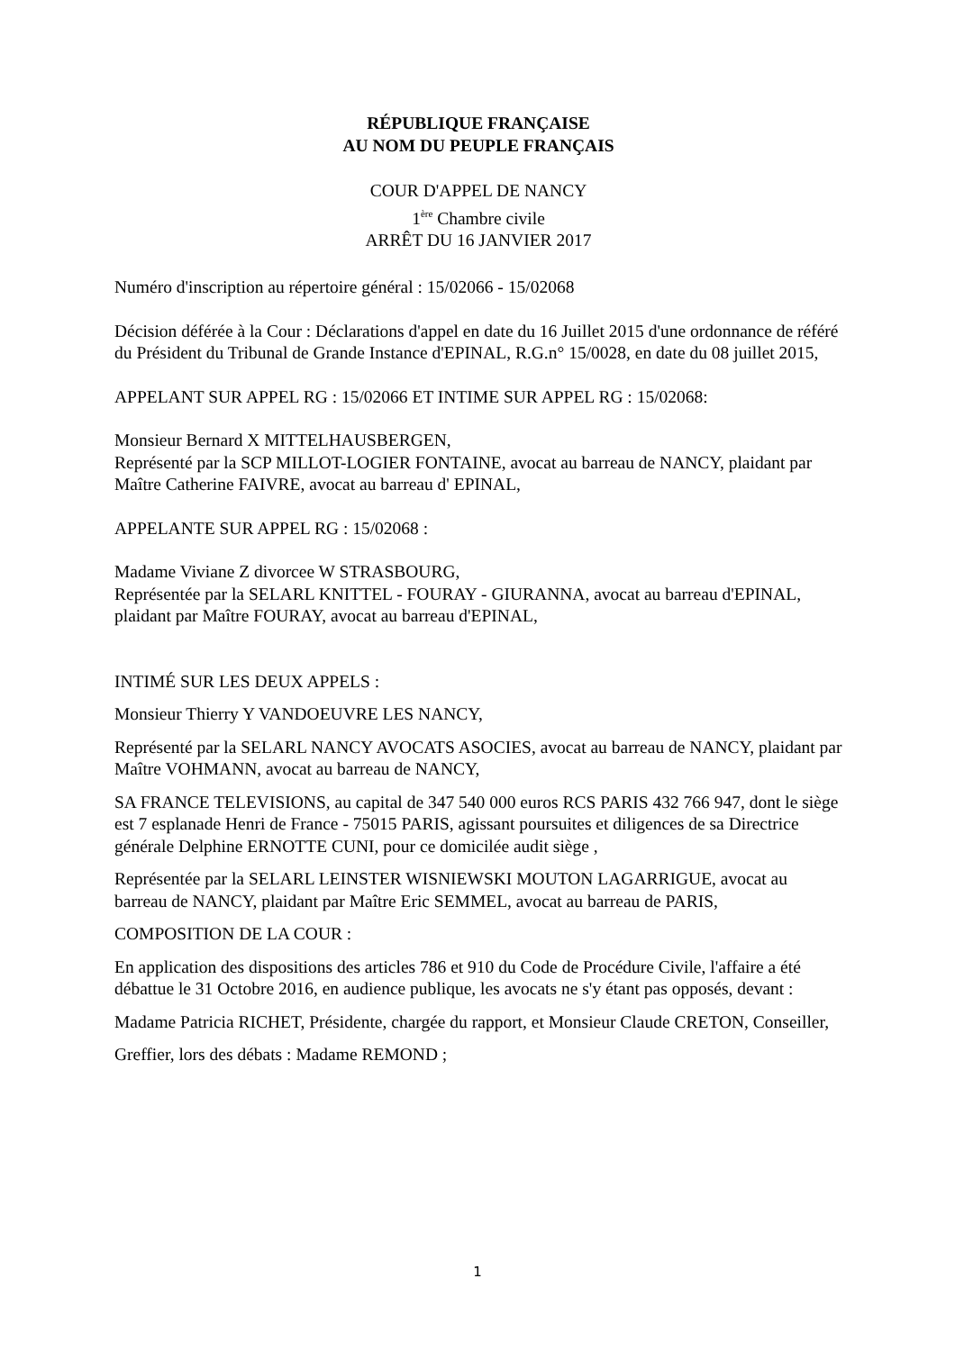RÉPUBLIQUE FRANÇAISE
AU NOM DU PEUPLE FRANÇAIS
COUR D'APPEL DE NANCY
1<sup>ère</sup> Chambre civile
ARRÊT DU 16 JANVIER 2017
Numéro d'inscription au répertoire général : 15/02066 - 15/02068
Décision déférée à la Cour : Déclarations d'appel en date du 16 Juillet 2015 d'une ordonnance de référé du Président du Tribunal de Grande Instance d'EPINAL, R.G.n° 15/0028, en date du 08 juillet 2015,
APPELANT SUR APPEL RG : 15/02066 ET INTIME SUR APPEL RG : 15/02068:
Monsieur Bernard X MITTELHAUSBERGEN,
Représenté par la SCP MILLOT-LOGIER FONTAINE, avocat au barreau de NANCY, plaidant par Maître Catherine FAIVRE, avocat au barreau d' EPINAL,
APPELANTE SUR APPEL RG : 15/02068 :
Madame Viviane Z divorcee W STRASBOURG,
Représentée par la SELARL KNITTEL - FOURAY - GIURANNA, avocat au barreau d'EPINAL, plaidant par Maître FOURAY, avocat au barreau d'EPINAL,
INTIMÉ SUR LES DEUX APPELS :
Monsieur Thierry Y VANDOEUVRE LES NANCY,
Représenté par la SELARL NANCY AVOCATS ASOCIES, avocat au barreau de NANCY, plaidant par Maître VOHMANN, avocat au barreau de NANCY,
SA FRANCE TELEVISIONS, au capital de 347 540 000 euros RCS PARIS 432 766 947, dont le siège est 7 esplanade Henri de France - 75015 PARIS, agissant poursuites et diligences de sa Directrice générale Delphine ERNOTTE CUNI, pour ce domicilée audit siège ,
Représentée par la SELARL LEINSTER WISNIEWSKI MOUTON LAGARRIGUE, avocat au barreau de NANCY, plaidant par Maître Eric SEMMEL, avocat au barreau de PARIS,
COMPOSITION DE LA COUR :
En application des dispositions des articles 786 et 910 du Code de Procédure Civile, l'affaire a été débattue le 31 Octobre 2016, en audience publique, les avocats ne s'y étant pas opposés, devant :
Madame Patricia RICHET, Présidente, chargée du rapport, et Monsieur Claude CRETON, Conseiller,
Greffier, lors des débats : Madame REMOND ;
1